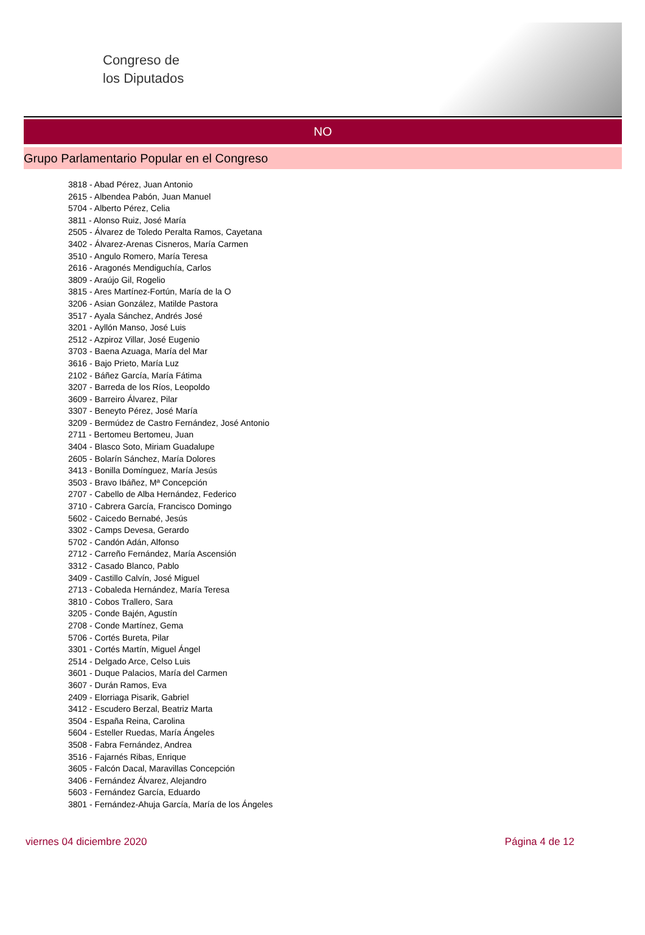Congreso de
los Diputados
NO
Grupo Parlamentario Popular en el Congreso
3818 - Abad Pérez, Juan Antonio
2615 - Albendea Pabón, Juan Manuel
5704 - Alberto Pérez, Celia
3811 - Alonso Ruiz, José María
2505 - Álvarez de Toledo Peralta Ramos, Cayetana
3402 - Álvarez-Arenas Cisneros, María Carmen
3510 - Angulo Romero, María Teresa
2616 - Aragonés Mendiguchía, Carlos
3809 - Araújo Gil, Rogelio
3815 - Ares Martínez-Fortún, María de la O
3206 - Asian González, Matilde Pastora
3517 - Ayala Sánchez, Andrés José
3201 - Ayllón Manso, José Luis
2512 - Azpiroz Villar, José Eugenio
3703 - Baena Azuaga, María del Mar
3616 - Bajo Prieto, María Luz
2102 - Báñez García, María Fátima
3207 - Barreda de los Ríos, Leopoldo
3609 - Barreiro Álvarez, Pilar
3307 - Beneyto Pérez, José María
3209 - Bermúdez de Castro Fernández, José Antonio
2711 - Bertomeu Bertomeu, Juan
3404 - Blasco Soto, Miriam Guadalupe
2605 - Bolarín Sánchez, María Dolores
3413 - Bonilla Domínguez, María Jesús
3503 - Bravo Ibáñez, Mª Concepción
2707 - Cabello de Alba Hernández, Federico
3710 - Cabrera García, Francisco Domingo
5602 - Caicedo Bernabé, Jesús
3302 - Camps Devesa, Gerardo
5702 - Candón Adán, Alfonso
2712 - Carreño Fernández, María Ascensión
3312 - Casado Blanco, Pablo
3409 - Castillo Calvín, José Miguel
2713 - Cobaleda Hernández, María Teresa
3810 - Cobos Trallero, Sara
3205 - Conde Bajén, Agustín
2708 - Conde Martínez, Gema
5706 - Cortés Bureta, Pilar
3301 - Cortés Martín, Miguel Ángel
2514 - Delgado Arce, Celso Luis
3601 - Duque Palacios, María del Carmen
3607 - Durán Ramos, Eva
2409 - Elorriaga Pisarik, Gabriel
3412 - Escudero Berzal, Beatriz Marta
3504 - España Reina, Carolina
5604 - Esteller Ruedas, María Ángeles
3508 - Fabra Fernández, Andrea
3516 - Fajarnés Ribas, Enrique
3605 - Falcón Dacal, Maravillas Concepción
3406 - Fernández Álvarez, Alejandro
5603 - Fernández García, Eduardo
3801 - Fernández-Ahuja García, María de los Ángeles
viernes 04 diciembre 2020 Página 4 de 12